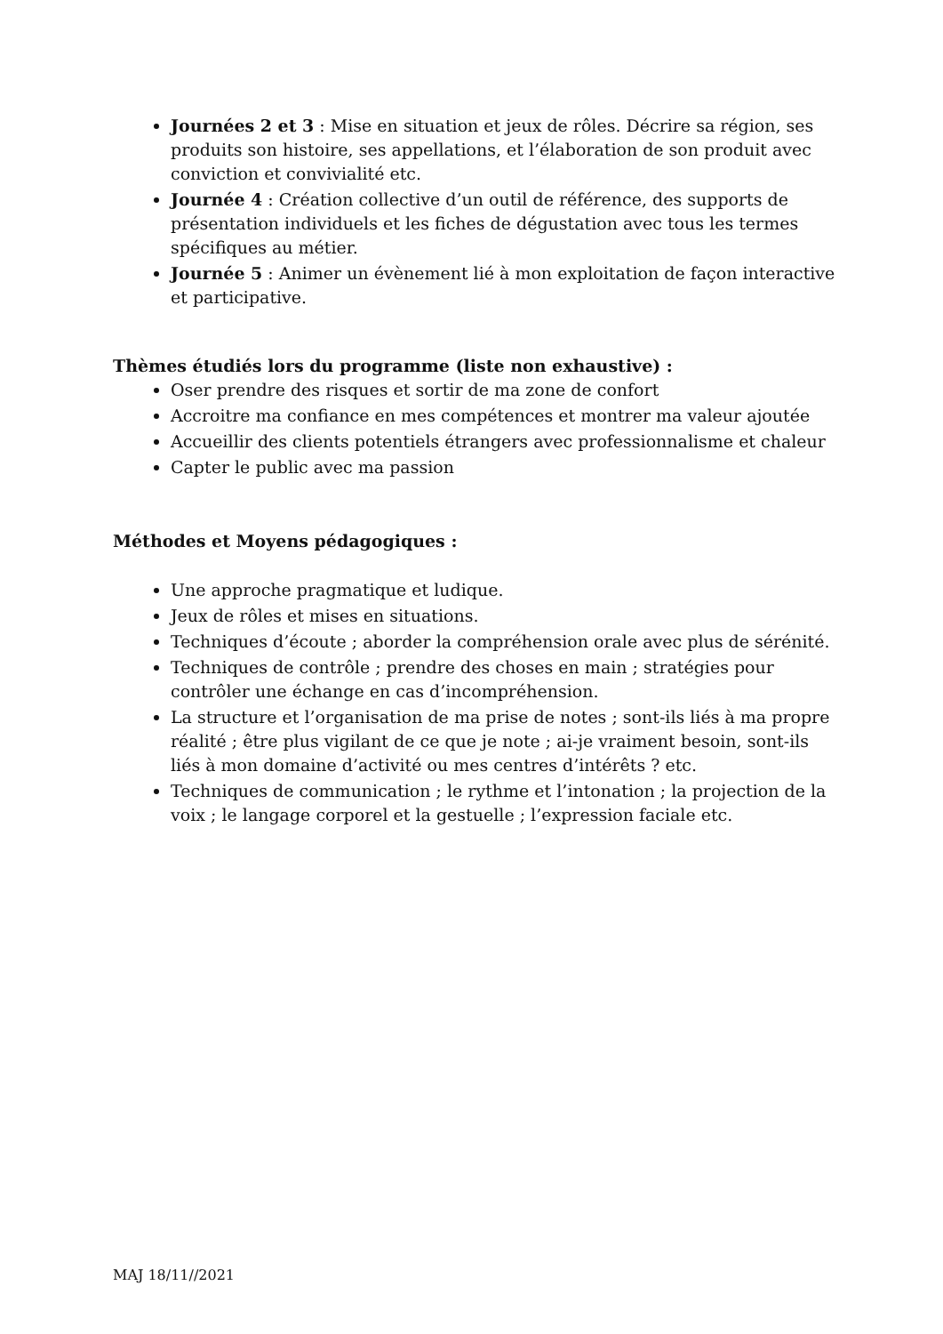Journées 2 et 3 : Mise en situation et jeux de rôles. Décrire sa région, ses produits son histoire, ses appellations, et l’élaboration de son produit avec conviction et convivialité etc.
Journée 4 : Création collective d’un outil de référence, des supports de présentation individuels et les fiches de dégustation avec tous les termes spécifiques au métier.
Journée 5 : Animer un évènement lié à mon exploitation de façon interactive et participative.
Thèmes étudiés lors du programme (liste non exhaustive) :
Oser prendre des risques et sortir de ma zone de confort
Accroitre ma confiance en mes compétences et montrer ma valeur ajoutée
Accueillir des clients potentiels étrangers avec professionnalisme et chaleur
Capter le public avec ma passion
Méthodes et Moyens pédagogiques :
Une approche pragmatique et ludique.
Jeux de rôles et mises en situations.
Techniques d’écoute ; aborder la compréhension orale avec plus de sérénité.
Techniques de contrôle ; prendre des choses en main ; stratégies pour contrôler une échange en cas d’incompréhension.
La structure et l’organisation de ma prise de notes ; sont-ils liés à ma propre réalité ; être plus vigilant de ce que je note ; ai-je vraiment besoin, sont-ils liés à mon domaine d’activité ou mes centres d’intérêts ? etc.
Techniques de communication ; le rythme et l’intonation ; la projection de la voix ; le langage corporel et la gestuelle ; l’expression faciale etc.
MAJ 18/11//2021